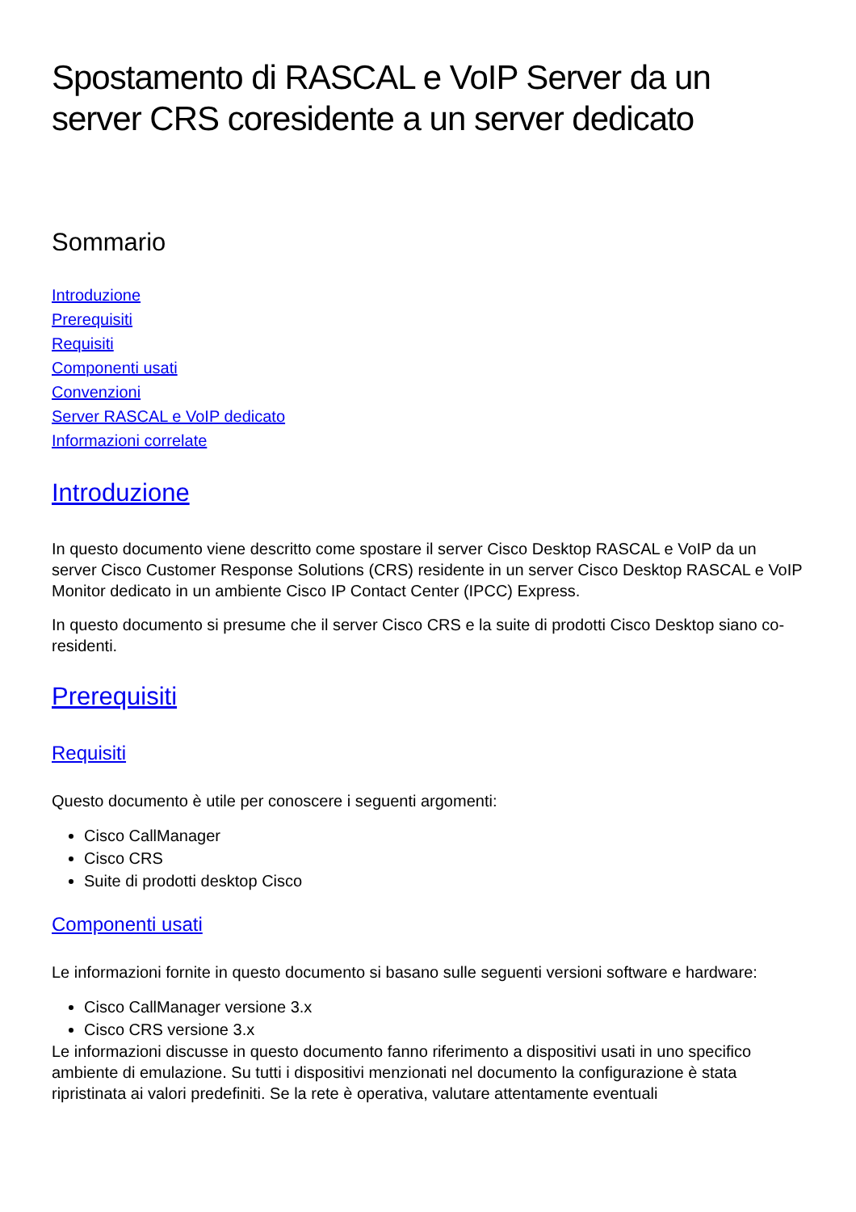Spostamento di RASCAL e VoIP Server da un server CRS coresidente a un server dedicato
Sommario
Introduzione
Prerequisiti
Requisiti
Componenti usati
Convenzioni
Server RASCAL e VoIP dedicato
Informazioni correlate
Introduzione
In questo documento viene descritto come spostare il server Cisco Desktop RASCAL e VoIP da un server Cisco Customer Response Solutions (CRS) residente in un server Cisco Desktop RASCAL e VoIP Monitor dedicato in un ambiente Cisco IP Contact Center (IPCC) Express.
In questo documento si presume che il server Cisco CRS e la suite di prodotti Cisco Desktop siano co-residenti.
Prerequisiti
Requisiti
Questo documento è utile per conoscere i seguenti argomenti:
Cisco CallManager
Cisco CRS
Suite di prodotti desktop Cisco
Componenti usati
Le informazioni fornite in questo documento si basano sulle seguenti versioni software e hardware:
Cisco CallManager versione 3.x
Cisco CRS versione 3.x
Le informazioni discusse in questo documento fanno riferimento a dispositivi usati in uno specifico ambiente di emulazione. Su tutti i dispositivi menzionati nel documento la configurazione è stata ripristinata ai valori predefiniti. Se la rete è operativa, valutare attentamente eventuali